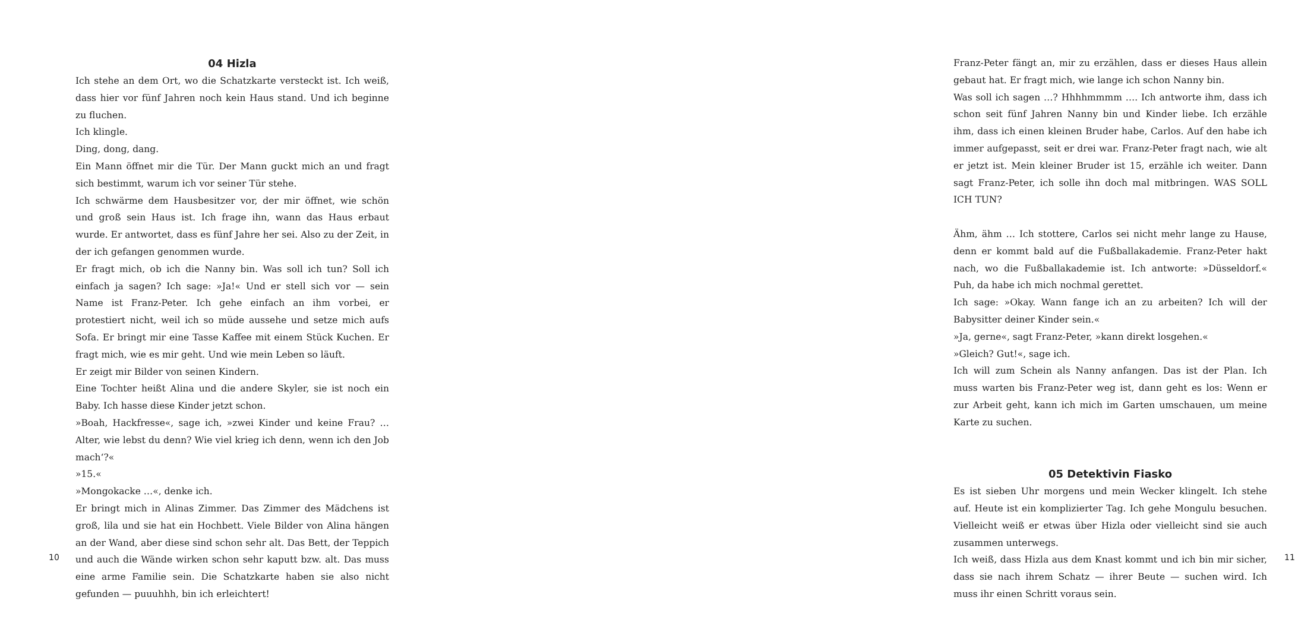04 Hizla
Ich stehe an dem Ort, wo die Schatzkarte versteckt ist. Ich weiß, dass hier vor fünf Jahren noch kein Haus stand. Und ich beginne zu fluchen.
Ich klingle.
Ding, dong, dang.
Ein Mann öffnet mir die Tür. Der Mann guckt mich an und fragt sich bestimmt, warum ich vor seiner Tür stehe.
Ich schwärme dem Hausbesitzer vor, der mir öffnet, wie schön und groß sein Haus ist. Ich frage ihn, wann das Haus erbaut wurde. Er antwortet, dass es fünf Jahre her sei. Also zu der Zeit, in der ich gefangen genommen wurde.
Er fragt mich, ob ich die Nanny bin. Was soll ich tun? Soll ich einfach ja sagen? Ich sage: »Ja!« Und er stell sich vor — sein Name ist Franz-Peter. Ich gehe einfach an ihm vorbei, er protestiert nicht, weil ich so müde aussehe und setze mich aufs Sofa. Er bringt mir eine Tasse Kaffee mit einem Stück Kuchen. Er fragt mich, wie es mir geht. Und wie mein Leben so läuft.
Er zeigt mir Bilder von seinen Kindern.
Eine Tochter heißt Alina und die andere Skyler, sie ist noch ein Baby. Ich hasse diese Kinder jetzt schon.
»Boah, Hackfresse«, sage ich, »zwei Kinder und keine Frau? … Alter, wie lebst du denn? Wie viel krieg ich denn, wenn ich den Job mach‘?«
»15.«
»Mongokacke …«, denke ich.
Er bringt mich in Alinas Zimmer. Das Zimmer des Mädchens ist groß, lila und sie hat ein Hochbett. Viele Bilder von Alina hängen an der Wand, aber diese sind schon sehr alt. Das Bett, der Teppich und auch die Wände wirken schon sehr kaputt bzw. alt. Das muss eine arme Familie sein. Die Schatzkarte haben sie also nicht gefunden — puuuhhh, bin ich erleichtert!
10
Franz-Peter fängt an, mir zu erzählen, dass er dieses Haus allein gebaut hat. Er fragt mich, wie lange ich schon Nanny bin.
Was soll ich sagen …? Hhhhmmmm …. Ich antworte ihm, dass ich schon seit fünf Jahren Nanny bin und Kinder liebe. Ich erzähle ihm, dass ich einen kleinen Bruder habe, Carlos. Auf den habe ich immer aufgepasst, seit er drei war. Franz-Peter fragt nach, wie alt er jetzt ist. Mein kleiner Bruder ist 15, erzähle ich weiter. Dann sagt Franz-Peter, ich solle ihn doch mal mitbringen. WAS SOLL ICH TUN?
Ähm, ähm … Ich stottere, Carlos sei nicht mehr lange zu Hause, denn er kommt bald auf die Fußballakademie. Franz-Peter hakt nach, wo die Fußballakademie ist. Ich antworte: »Düsseldorf.« Puh, da habe ich mich nochmal gerettet.
Ich sage: »Okay. Wann fange ich an zu arbeiten? Ich will der Babysitter deiner Kinder sein.«
»Ja, gerne«, sagt Franz-Peter, »kann direkt losgehen.«
»Gleich? Gut!«, sage ich.
Ich will zum Schein als Nanny anfangen. Das ist der Plan. Ich muss warten bis Franz-Peter weg ist, dann geht es los: Wenn er zur Arbeit geht, kann ich mich im Garten umschauen, um meine Karte zu suchen.
05 Detektivin Fiasko
Es ist sieben Uhr morgens und mein Wecker klingelt. Ich stehe auf. Heute ist ein komplizierter Tag. Ich gehe Mongulu besuchen. Vielleicht weiß er etwas über Hizla oder vielleicht sind sie auch zusammen unterwegs.
Ich weiß, dass Hizla aus dem Knast kommt und ich bin mir sicher, dass sie nach ihrem Schatz — ihrer Beute — suchen wird. Ich muss ihr einen Schritt voraus sein.
11